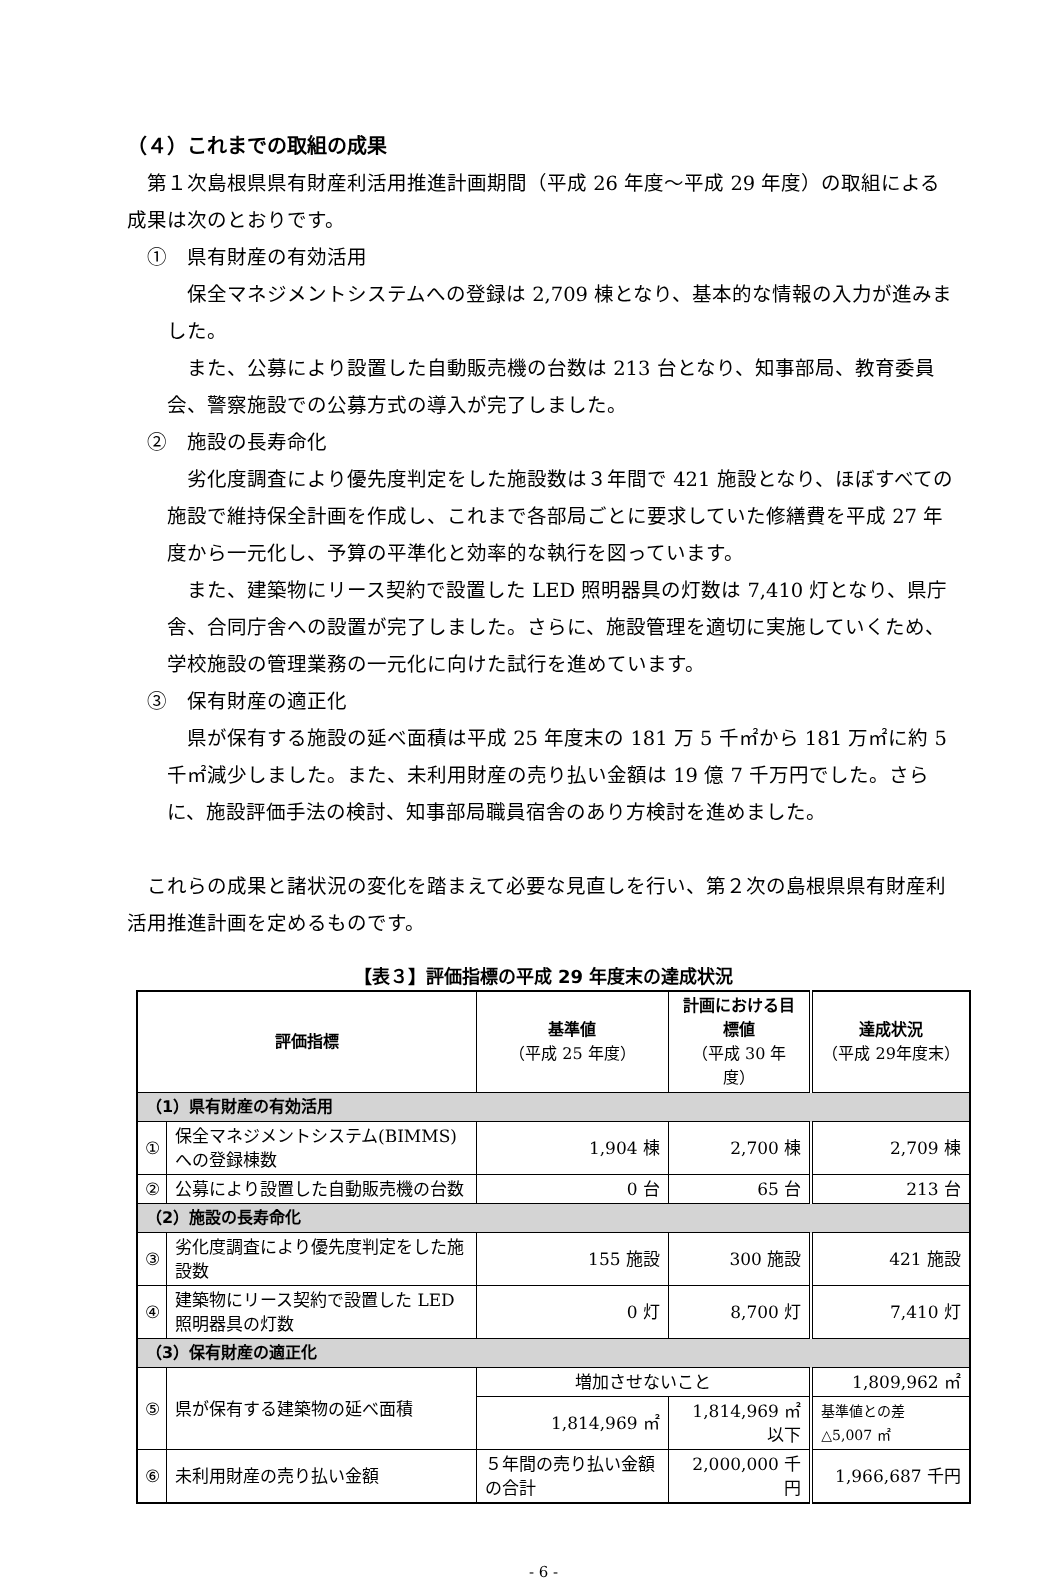（４）これまでの取組の成果
第１次島根県県有財産利活用推進計画期間（平成 26 年度～平成 29 年度）の取組による成果は次のとおりです。
①　県有財産の有効活用
保全マネジメントシステムへの登録は 2,709 棟となり、基本的な情報の入力が進みました。
また、公募により設置した自動販売機の台数は 213 台となり、知事部局、教育委員会、警察施設での公募方式の導入が完了しました。
②　施設の長寿命化
劣化度調査により優先度判定をした施設数は３年間で 421 施設となり、ほぼすべての施設で維持保全計画を作成し、これまで各部局ごとに要求していた修繕費を平成 27 年度から一元化し、予算の平準化と効率的な執行を図っています。
また、建築物にリース契約で設置した LED 照明器具の灯数は 7,410 灯となり、県庁舎、合同庁舎への設置が完了しました。さらに、施設管理を適切に実施していくため、学校施設の管理業務の一元化に向けた試行を進めています。
③　保有財産の適正化
県が保有する施設の延べ面積は平成 25 年度末の 181 万 5 千㎡から 181 万㎡に約 5 千㎡減少しました。また、未利用財産の売り払い金額は 19 億 7 千万円でした。さらに、施設評価手法の検討、知事部局職員宿舎のあり方検討を進めました。
これらの成果と諸状況の変化を踏まえて必要な見直しを行い、第２次の島根県県有財産利活用推進計画を定めるものです。
【表３】評価指標の平成 29 年度末の達成状況
| 評価指標 | | 基準値 （平成 25 年度） | 計画における目標値 （平成 30 年度） | 達成状況 （平成 29年度末） |
| --- | --- | --- | --- | --- |
| （1）県有財産の有効活用 | | | | |
| ① | 保全マネジメントシステム(BIMMS)への登録棟数 | 1,904 棟 | 2,700 棟 | 2,709 棟 |
| ② | 公募により設置した自動販売機の台数 | 0 台 | 65 台 | 213 台 |
| （2）施設の長寿命化 | | | | |
| ③ | 劣化度調査により優先度判定をした施設数 | 155 施設 | 300 施設 | 421 施設 |
| ④ | 建築物にリース契約で設置した LED 照明器具の灯数 | 0 灯 | 8,700 灯 | 7,410 灯 |
| （3）保有財産の適正化 | | | | |
| ⑤ | 県が保有する建築物の延べ面積 | 増加させないこと | | 1,809,962 ㎡ |
| | | 1,814,969 ㎡ | 1,814,969 ㎡以下 | 基準値との差 △5,007 ㎡ |
| ⑥ | 未利用財産の売り払い金額 | ５年間の売り払い金額の合計 | 2,000,000 千円 | 1,966,687 千円 |
- 6 -